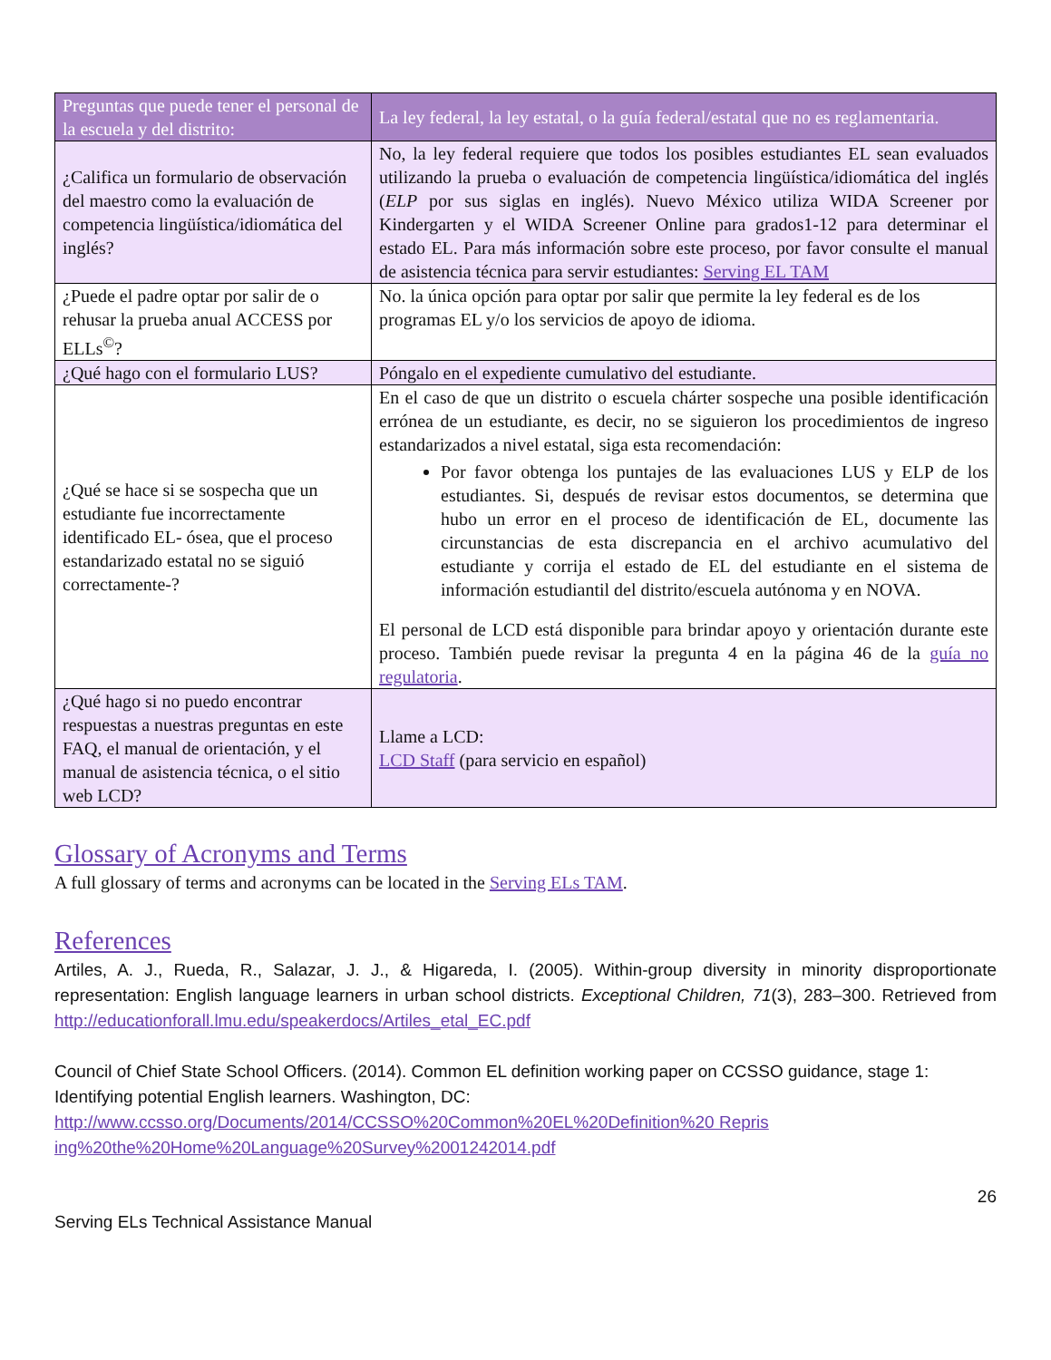| Preguntas que puede tener el personal de la escuela y del distrito: | La ley federal, la ley estatal, o la guía federal/estatal que no es reglamentaria. |
| --- | --- |
| ¿Califica un formulario de observación del maestro como la evaluación de competencia lingüística/idiomática del inglés? | No, la ley federal requiere que todos los posibles estudiantes EL sean evaluados utilizando la prueba o evaluación de competencia lingüística/idiomática del inglés ( ELP por sus siglas en inglés). Nuevo México utiliza WIDA Screener por Kindergarten y el WIDA Screener Online para grados1-12 para determinar el estado EL. Para más información sobre este proceso, por favor consulte el manual de asistencia técnica para servir estudiantes: Serving EL TAM |
| ¿Puede el padre optar por salir de o rehusar la prueba anual ACCESS por ELLs<sup>©</sup>? | No. la única opción para optar por salir que permite la ley federal es de los programas EL y/o los servicios de apoyo de idioma. |
| ¿Qué hago con el formulario LUS? | Póngalo en el expediente cumulativo del estudiante. |
| ¿Qué se hace si se sospecha que un estudiante fue incorrectamente identificado EL- ósea, que el proceso estandarizado estatal no se siguió correctamente-? | En el caso de que un distrito o escuela chárter sospeche una posible identificación errónea de un estudiante, es decir, no se siguieron los procedimientos de ingreso estandarizados a nivel estatal, siga esta recomendación: Por favor obtenga los puntajes de las evaluaciones LUS y ELP de los estudiantes. Si, después de revisar estos documentos, se determina que hubo un error en el proceso de identificación de EL, documente las circunstancias de esta discrepancia en el archivo acumulativo del estudiante y corrija el estado de EL del estudiante en el sistema de información estudiantil del distrito/escuela autónoma y en NOVA. El personal de LCD está disponible para brindar apoyo y orientación durante este proceso. También puede revisar la pregunta 4 en la página 46 de la guía no regulatoria . |
| ¿Qué hago si no puedo encontrar respuestas a nuestras preguntas en este FAQ, el manual de orientación, y el manual de asistencia técnica, o el sitio web LCD? | Llame a LCD: LCD Staff (para servicio en español) |
Glossary of Acronyms and Terms
A full glossary of terms and acronyms can be located in the Serving ELs TAM.
References
Artiles, A. J., Rueda, R., Salazar, J. J., & Higareda, I. (2005). Within-group diversity in minority disproportionate representation: English language learners in urban school districts. Exceptional Children, 71(3), 283–300. Retrieved from http://educationforall.lmu.edu/speakerdocs/Artiles_etal_EC.pdf
Council of Chief State School Officers. (2014). Common EL definition working paper on CCSSO guidance, stage 1: Identifying potential English learners. Washington, DC:
http://www.ccsso.org/Documents/2014/CCSSO%20Common%20EL%20Definition%20 Repris ing%20the%20Home%20Language%20Survey%2001242014.pdf
26
Serving ELs Technical Assistance Manual